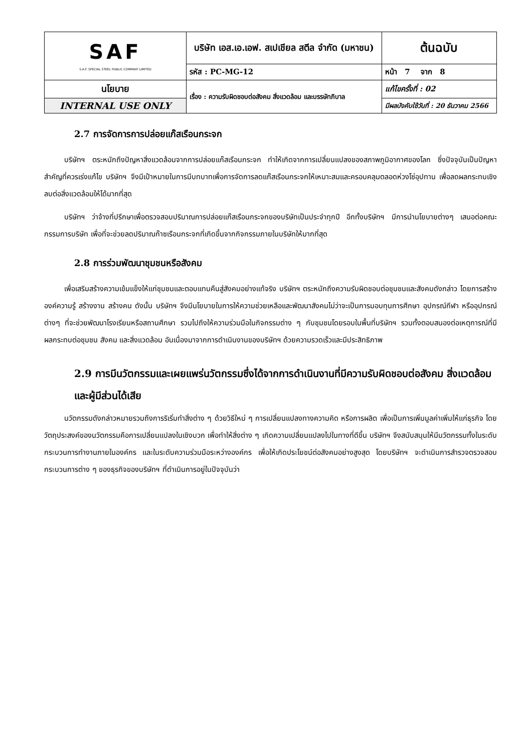| SAF S.A.F. SPECIAL STEEL PUBLIC COMPANY LIMITED | บริษัท เอส.เอ.เอฟ. สเปเชียล สตีล จำกัด (มหาชน) | | ต้นฉบับ |
| | รหัส : PC-MG-12 | หน้า 7 จาก 8 | |
| นโยบาย | เรื่อง : ความรับผิดชอบต่อสังคม สิ่งแวดล้อม และบรรษัทภิบาล | แก้ไขครั้งที่ : 02 | |
| INTERNAL USE ONLY | | มีผลบังคับใช้วันที่ : 20 ธันวาคม 2566 | |
2.7 การจัดการการปล่อยแก๊สเรือนกระจก
บริษัทฯ ตระหนักถึงปัญหาสิ่งแวดล้อมจากการปล่อยแก๊สเรือนกระจก ทำให้เกิดจากการเปลี่ยนแปลงของสภาพภูมิอากาศของโลก ซึ่งปัจจุบันเป็นปัญหาสำคัญที่ควรเร่งแก้ไข บริษัทฯ จึงมีเป้าหมายในการมีบทบาทเพื่อการจัดการลดแก๊สเรือนกระจกให้เหมาะสมและครอบคลุมตลอดห่วงโซ่อุปทาน เพื่อลดผลกระทบเชิงลบต่อสิ่งแวดล้อมให้ได้มากที่สุด
บริษัทฯ ว่าจ้างที่ปรึกษาเพื่อตรวจสอบปริมาณการปล่อยแก๊สเรือนกระจกของบริษัทเป็นประจำทุกปี อีกทั้งบริษัทฯ มีการนำนโยบายต่างๆ เสนอต่อคณะกรรมการบริษัท เพื่อที่จะช่วยลดปริมาณก๊าซเรือนกระจกที่เกิดขึ้นจากกิจกรรมภายในบริษัทให้มากที่สุด
2.8 การร่วมพัฒนาชุมชนหรือสังคม
เพื่อเสริมสร้างความเข้มแข็งให้แก่ชุมชนและตอบแทนคืนสู่สังคมอย่างแท้จริง บริษัทฯ ตระหนักถึงความรับผิดชอบต่อชุมชนและสังคมดังกล่าว โดยการสร้างองค์ความรู้ สร้างงาน สร้างคน ดังนั้น บริษัทฯ จึงมีนโยบายในการให้ความช่วยเหลือและพัฒนาสังคมไม่ว่าจะเป็นการมอบทุนการศึกษา อุปกรณ์กีฬา หรืออุปกรณ์ต่างๆ ที่จะช่วยพัฒนาโรงเรียนหรือสถานศึกษา รวมไปถึงให้ความร่วมมือในกิจกรรมต่าง ๆ กับชุมชนโดยรอบในพื้นที่บริษัทฯ รวมทั้งตอบสนองต่อเหตุการณ์ที่มีผลกระทบต่อชุมชน สังคม และสิ่งแวดล้อม อันเนื่องมาจากการดำเนินงานของบริษัทฯ ด้วยความรวดเร็วและมีประสิทธิภาพ
2.9 การมีนวัตกรรมและเผยแพร่นวัตกรรมซึ่งได้จากการดำเนินงานที่มีความรับผิดชอบต่อสังคม สิ่งแวดล้อมและผู้มีส่วนได้เสีย
นวัตกรรมดังกล่าวหมายรวมถึงการริเริ่มทำสิ่งต่าง ๆ ด้วยวิธีใหม่ ๆ การเปลี่ยนแปลงทางความคิด หรือการผลิต เพื่อเป็นการเพิ่มมูลค่าเพิ่มให้แก่ธุรกิจ โดยวัตถุประสงค์ของนวัตกรรมคือการเปลี่ยนแปลงในเชิงบวก เพื่อทำให้สิ่งต่าง ๆ เกิดความเปลี่ยนแปลงไปในทางที่ดีขึ้น บริษัทฯ จึงสนับสนุนให้มีนวัตกรรมทั้งในระดับกระบวนการทำงานภายในองค์กร และในระดับความร่วมมือระหว่างองค์กร เพื่อให้เกิดประโยชน์ต่อสังคมอย่างสูงสุด โดยบริษัทฯ จะดำเนินการสำรวจตรวจสอบกระบวนการต่าง ๆ ของธุรกิจของบริษัทฯ ที่ดำเนินการอยู่ในปัจจุบันว่า